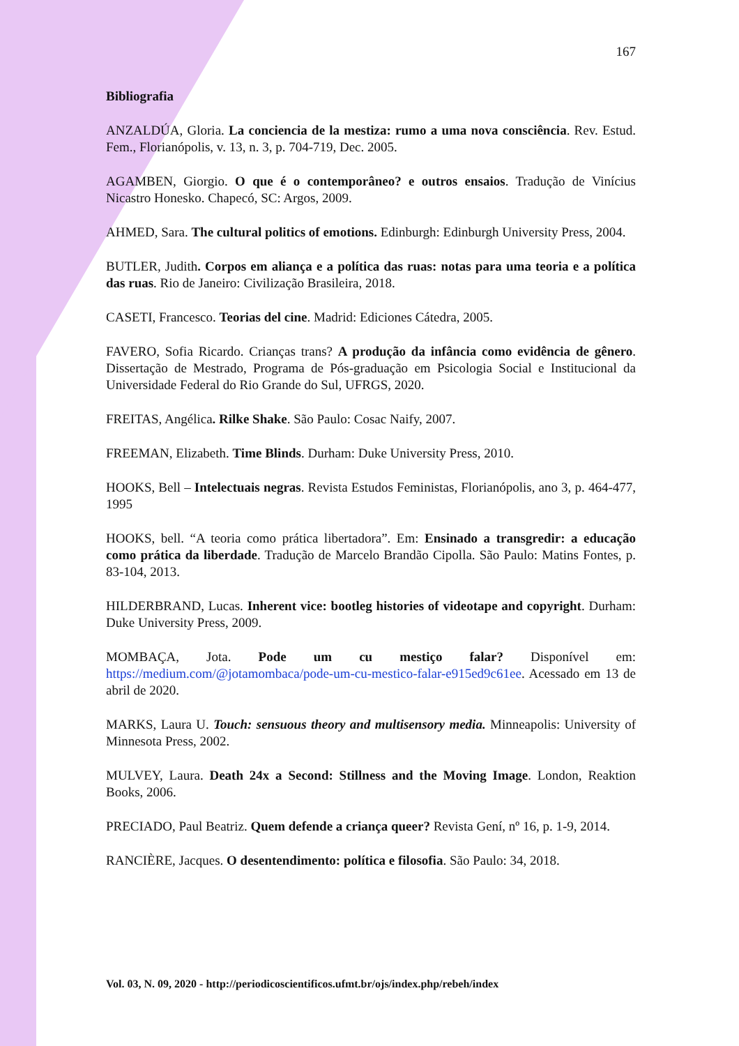167
Bibliografia
ANZALDÚA, Gloria. La conciencia de la mestiza: rumo a uma nova consciência. Rev. Estud. Fem., Florianópolis, v. 13, n. 3, p. 704-719, Dec. 2005.
AGAMBEN, Giorgio. O que é o contemporâneo? e outros ensaios. Tradução de Vinícius Nicastro Honesko. Chapecó, SC: Argos, 2009.
AHMED, Sara. The cultural politics of emotions. Edinburgh: Edinburgh University Press, 2004.
BUTLER, Judith. Corpos em aliança e a política das ruas: notas para uma teoria e a política das ruas. Rio de Janeiro: Civilização Brasileira, 2018.
CASETI, Francesco. Teorias del cine. Madrid: Ediciones Cátedra, 2005.
FAVERO, Sofia Ricardo. Crianças trans? A produção da infância como evidência de gênero. Dissertação de Mestrado, Programa de Pós-graduação em Psicologia Social e Institucional da Universidade Federal do Rio Grande do Sul, UFRGS, 2020.
FREITAS, Angélica. Rilke Shake. São Paulo: Cosac Naify, 2007.
FREEMAN, Elizabeth. Time Blinds. Durham: Duke University Press, 2010.
HOOKS, Bell – Intelectuais negras. Revista Estudos Feministas, Florianópolis, ano 3, p. 464-477, 1995
HOOKS, bell. “A teoria como prática libertadora”. Em: Ensinado a transgredir: a educação como prática da liberdade. Tradução de Marcelo Brandão Cipolla. São Paulo: Matins Fontes, p. 83-104, 2013.
HILDERBRAND, Lucas. Inherent vice: bootleg histories of videotape and copyright. Durham: Duke University Press, 2009.
MOMBAÇA, Jota. Pode um cu mestiço falar? Disponível em: https://medium.com/@jotamombaca/pode-um-cu-mestico-falar-e915ed9c61ee. Acessado em 13 de abril de 2020.
MARKS, Laura U. Touch: sensuous theory and multisensory media. Minneapolis: University of Minnesota Press, 2002.
MULVEY, Laura. Death 24x a Second: Stillness and the Moving Image. London, Reaktion Books, 2006.
PRECIADO, Paul Beatriz. Quem defende a criança queer? Revista Gení, nº 16, p. 1-9, 2014.
RANCIÈRE, Jacques. O desentendimento: política e filosofia. São Paulo: 34, 2018.
Vol. 03, N. 09, 2020 - http://periodicoscientificos.ufmt.br/ojs/index.php/rebeh/index